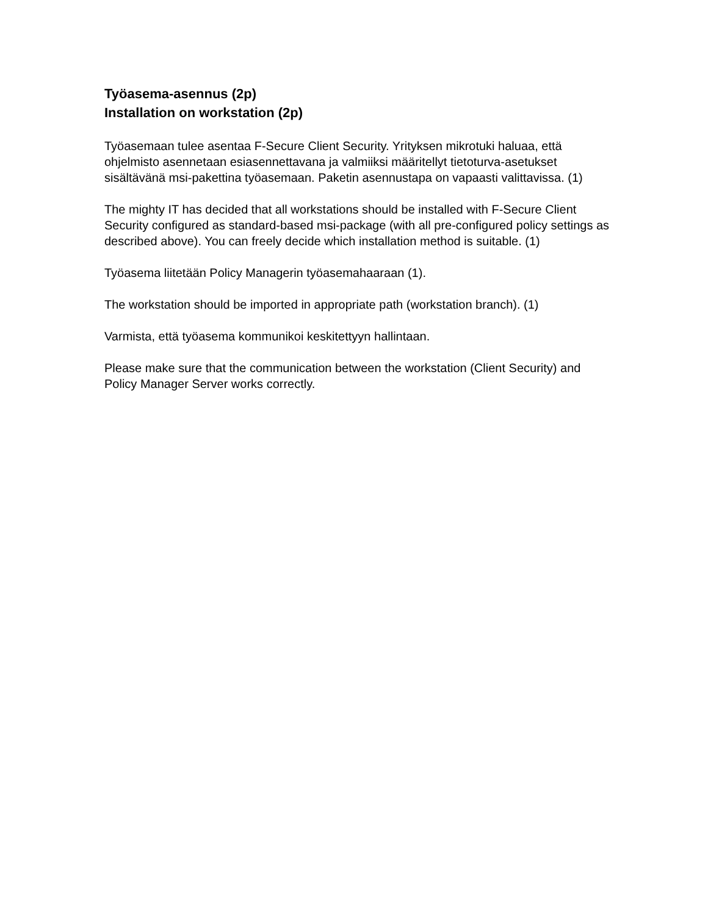Työasema-asennus (2p)
Installation on workstation (2p)
Työasemaan tulee asentaa F-Secure Client Security. Yrityksen mikrotuki haluaa, että ohjelmisto asennetaan esiasennettavana ja valmiiksi määritellyt tietoturva-asetukset sisältävänä msi-pakettina työasemaan. Paketin asennustapa on vapaasti valittavissa. (1)
The mighty IT has decided that all workstations should be installed with F-Secure Client Security configured as standard-based msi-package (with all pre-configured policy settings as described above). You can freely decide which installation method is suitable. (1)
Työasema liitetään Policy Managerin työasemahaaraan (1).
The workstation should be imported in appropriate path (workstation branch). (1)
Varmista, että työasema kommunikoi keskitettyyn hallintaan.
Please make sure that the communication between the workstation (Client Security) and Policy Manager Server works correctly.